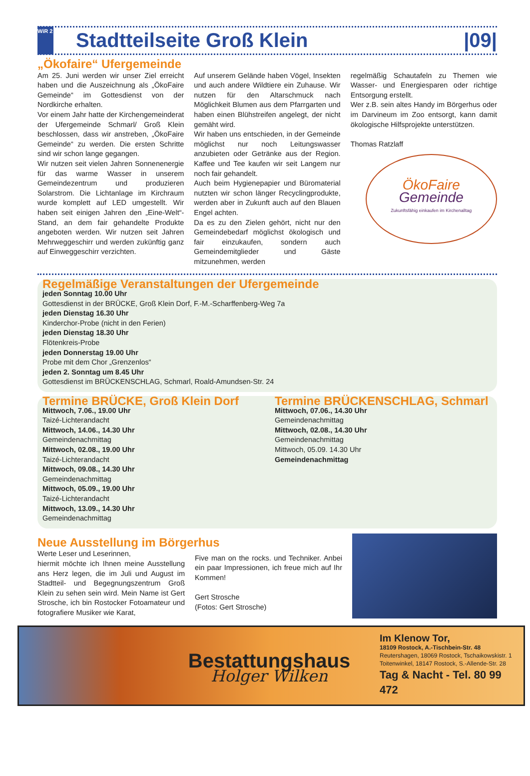WiR 2
Stadtteilseite Groß Klein |09|
„Ökofaire“ Ufergemeinde
Am 25. Juni werden wir unser Ziel erreicht haben und die Auszeichnung als „ÖkoFaire Gemeinde“ im Gottesdienst von der Nordkirche erhalten.
Vor einem Jahr hatte der Kirchengemeinderat der Ufergemeinde Schmarl/ Groß Klein beschlossen, dass wir anstreben, „ÖkoFaire Gemeinde“ zu werden. Die ersten Schritte sind wir schon lange gegangen.
Wir nutzen seit vielen Jahren Sonnenenergie für das warme Wasser in unserem Gemeindezentrum und produzieren Solarstrom. Die Lichtanlage im Kirchraum wurde komplett auf LED umgestellt. Wir haben seit einigen Jahren den „Eine-Welt“-Stand, an dem fair gehandelte Produkte angeboten werden. Wir nutzen seit Jahren Mehrweggeschirr und werden zukünftig ganz auf Einweggeschirr verzichten.
Auf unserem Gelände haben Vögel, Insekten und auch andere Wildtiere ein Zuhause. Wir nutzen für den Altarschmuck nach Möglichkeit Blumen aus dem Pfarrgarten und haben einen Blühstreifen angelegt, der nicht gemäht wird.
Wir haben uns entschieden, in der Gemeinde möglichst nur noch Leitungswasser anzubieten oder Getränke aus der Region. Kaffee und Tee kaufen wir seit Langem nur noch fair gehandelt.
Auch beim Hygienepapier und Büromaterial nutzten wir schon länger Recyclingprodukte, werden aber in Zukunft auch auf den Blauen Engel achten.
Da es zu den Zielen gehört, nicht nur den Gemeindebedarf möglichst ökologisch und fair einzukaufen, sondern auch Gemeindemitglieder und Gäste mitzunehmen, werden
regelmäßig Schautafeln zu Themen wie Wasser- und Energiesparen oder richtige Entsorgung erstellt.
Wer z.B. sein altes Handy im Börgerhus oder im Darvineum im Zoo entsorgt, kann damit ökologische Hilfsprojekte unterstützen.
Thomas Ratzlaff
ÖkoFaire
Gemeinde
Zukunftsfähig einkaufen im Kirchenalltag
Regelmäßige Veranstaltungen der Ufergemeinde
jeden Sonntag 10.00 Uhr
Gottesdienst in der BRÜCKE, Groß Klein Dorf, F.-M.-Scharffenberg-Weg 7a
jeden Dienstag 16.30 Uhr
Kinderchor-Probe (nicht in den Ferien)
jeden Dienstag 18.30 Uhr
Flötenkreis-Probe
jeden Donnerstag 19.00 Uhr
Probe mit dem Chor „Grenzenlos“
jeden 2. Sonntag um 8.45 Uhr
Gottesdienst im BRÜCKENSCHLAG, Schmarl, Roald-Amundsen-Str. 24
Termine BRÜCKE, Groß Klein Dorf
Mittwoch, 7.06., 19.00 Uhr
Taizé-Lichterandacht
Mittwoch, 14.06., 14.30 Uhr
Gemeindenachmittag
Mittwoch, 02.08., 19.00 Uhr
Taizé-Lichterandacht
Mittwoch, 09.08., 14.30 Uhr
Gemeindenachmittag
Mittwoch, 05.09., 19.00 Uhr
Taizé-Lichterandacht
Mittwoch, 13.09., 14.30 Uhr
Gemeindenachmittag
Termine BRÜCKENSCHLAG, Schmarl
Mittwoch, 07.06., 14.30 Uhr
Gemeindenachmittag
Mittwoch, 02.08., 14.30 Uhr
Gemeindenachmittag
Mittwoch, 05.09. 14.30 Uhr
Gemeindenachmittag
Neue Ausstellung im Börgerhus
Werte Leser und Leserinnen,
hiermit möchte ich Ihnen meine Ausstellung ans Herz legen, die im Juli und August im Stadtteil- und Begegnungszentrum Groß Klein zu sehen sein wird. Mein Name ist Gert Strosche, ich bin Rostocker Fotoamateur und fotografiere Musiker wie Karat,
Five man on the rocks. und Techniker. Anbei ein paar Impressionen, ich freue mich auf Ihr Kommen!
Gert Strosche
(Fotos: Gert Strosche)
Bestattungshaus
Holger Wilken
Im Klenow Tor,
18109 Rostock, A.-Tischbein-Str. 48
Reutershagen, 18069 Rostock, Tschaikowskistr. 1
Toitenwinkel, 18147 Rostock, S.-Allende-Str. 28
Tag & Nacht - Tel. 80 99 472